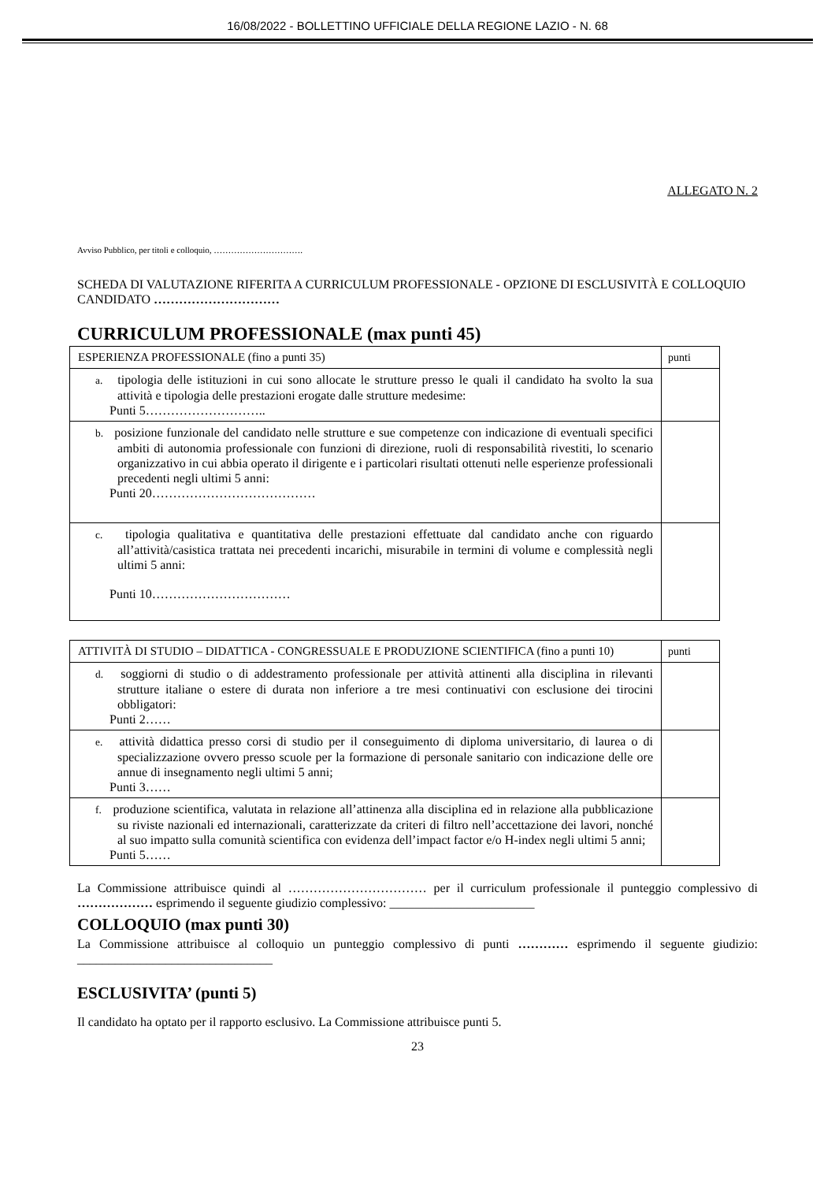16/08/2022 - BOLLETTINO UFFICIALE DELLA REGIONE LAZIO - N. 68
ALLEGATO N. 2
Avviso Pubblico, per titoli e colloquio, ………………………….
SCHEDA DI VALUTAZIONE RIFERITA A CURRICULUM PROFESSIONALE - OPZIONE DI ESCLUSIVITÀ E COLLOQUIO
CANDIDATO …………………………
CURRICULUM PROFESSIONALE (max punti 45)
| ESPERIENZA PROFESSIONALE (fino a punti 35) | punti |
| a. tipologia delle istituzioni in cui sono allocate le strutture presso le quali il candidato ha svolto la sua attività e tipologia delle prestazioni erogate dalle strutture medesime: Punti 5……………………….. | |
| b. posizione funzionale del candidato nelle strutture e sue competenze con indicazione di eventuali specifici ambiti di autonomia professionale con funzioni di direzione, ruoli di responsabilità rivestiti, lo scenario organizzativo in cui abbia operato il dirigente e i particolari risultati ottenuti nelle esperienze professionali precedenti negli ultimi 5 anni: Punti 20………………………………… | |
| c. tipologia qualitativa e quantitativa delle prestazioni effettuate dal candidato anche con riguardo all’attività/casistica trattata nei precedenti incarichi, misurabile in termini di volume e complessità negli ultimi 5 anni: Punti 10…………………………… | |
| ATTIVITÀ DI STUDIO – DIDATTICA - CONGRESSUALE E PRODUZIONE SCIENTIFICA (fino a punti 10) | punti |
| d. soggiorni di studio o di addestramento professionale per attività attinenti alla disciplina in rilevanti strutture italiane o estere di durata non inferiore a tre mesi continuativi con esclusione dei tirocini obbligatori: Punti 2…… | |
| e. attività didattica presso corsi di studio per il conseguimento di diploma universitario, di laurea o di specializzazione ovvero presso scuole per la formazione di personale sanitario con indicazione delle ore annue di insegnamento negli ultimi 5 anni; Punti 3…… | |
| f. produzione scientifica, valutata in relazione all’attinenza alla disciplina ed in relazione alla pubblicazione su riviste nazionali ed internazionali, caratterizzate da criteri di filtro nell’accettazione dei lavori, nonché al suo impatto sulla comunità scientifica con evidenza dell’impact factor e/o H-index negli ultimi 5 anni; Punti 5…… | |
La Commissione attribuisce quindi al …………………………… per il curriculum professionale il punteggio complessivo di ……………… esprimendo il seguente giudizio complessivo: _______________________
COLLOQUIO (max punti 30)
La Commissione attribuisce al colloquio un punteggio complessivo di punti ………… esprimendo il seguente giudizio: _______________________________
ESCLUSIVITA’ (punti 5)
Il candidato ha optato per il rapporto esclusivo. La Commissione attribuisce punti 5.
23